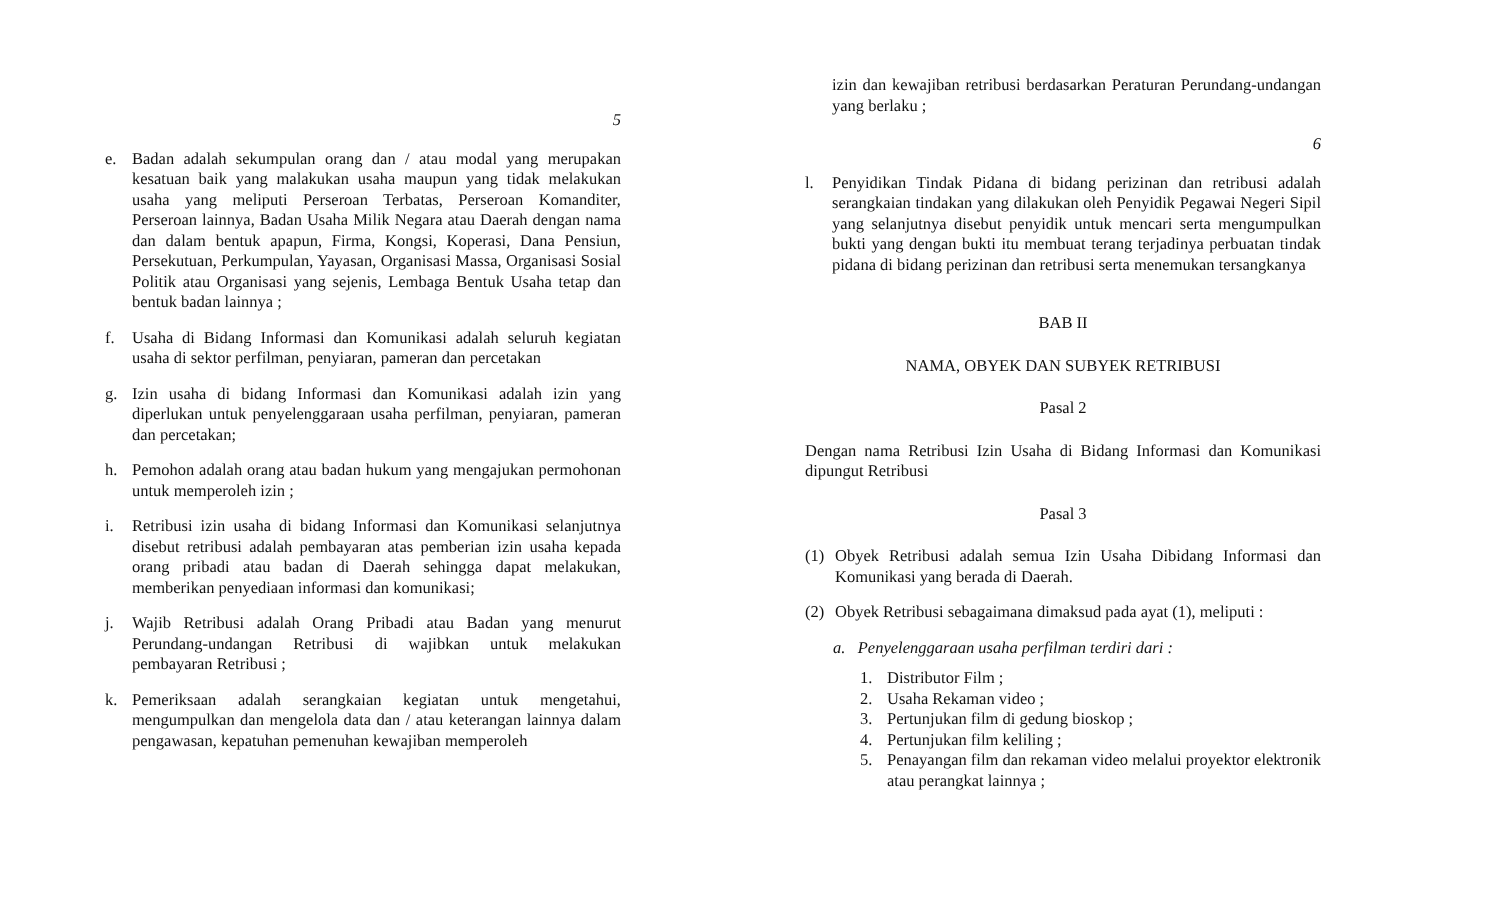5
e. Badan adalah sekumpulan orang dan / atau modal yang merupakan kesatuan baik yang malakukan usaha maupun yang tidak melakukan usaha yang meliputi Perseroan Terbatas, Perseroan Komanditer, Perseroan lainnya, Badan Usaha Milik Negara atau Daerah dengan nama dan dalam bentuk apapun, Firma, Kongsi, Koperasi, Dana Pensiun, Persekutuan, Perkumpulan, Yayasan, Organisasi Massa, Organisasi Sosial Politik atau Organisasi yang sejenis, Lembaga Bentuk Usaha tetap dan bentuk badan lainnya ;
f. Usaha di Bidang Informasi dan Komunikasi adalah seluruh kegiatan usaha di sektor perfilman, penyiaran, pameran dan percetakan
g. Izin usaha di bidang Informasi dan Komunikasi adalah izin yang diperlukan untuk penyelenggaraan usaha perfilman, penyiaran, pameran dan percetakan;
h. Pemohon adalah orang atau badan hukum yang mengajukan permohonan untuk memperoleh izin ;
i. Retribusi izin usaha di bidang Informasi dan Komunikasi selanjutnya disebut retribusi adalah pembayaran atas pemberian izin usaha kepada orang pribadi atau badan di Daerah sehingga dapat melakukan, memberikan penyediaan informasi dan komunikasi;
j. Wajib Retribusi adalah Orang Pribadi atau Badan yang menurut Perundang-undangan Retribusi di wajibkan untuk melakukan pembayaran Retribusi ;
k. Pemeriksaan adalah serangkaian kegiatan untuk mengetahui, mengumpulkan dan mengelola data dan / atau keterangan lainnya dalam pengawasan, kepatuhan pemenuhan kewajiban memperoleh
izin dan kewajiban retribusi berdasarkan Peraturan Perundang-undangan yang berlaku ;
6
l. Penyidikan Tindak Pidana di bidang perizinan dan retribusi adalah serangkaian tindakan yang dilakukan oleh Penyidik Pegawai Negeri Sipil yang selanjutnya disebut penyidik untuk mencari serta mengumpulkan bukti yang dengan bukti itu membuat terang terjadinya perbuatan tindak pidana di bidang perizinan dan retribusi serta menemukan tersangkanya
BAB II
NAMA, OBYEK DAN SUBYEK RETRIBUSI
Pasal 2
Dengan nama Retribusi Izin Usaha di Bidang Informasi dan Komunikasi dipungut Retribusi
Pasal 3
(1) Obyek Retribusi adalah semua Izin Usaha Dibidang Informasi dan Komunikasi yang berada di Daerah.
(2) Obyek Retribusi sebagaimana dimaksud pada ayat (1), meliputi :
a. Penyelenggaraan usaha perfilman terdiri dari :
1. Distributor Film ;
2. Usaha Rekaman video ;
3. Pertunjukan film di gedung bioskop ;
4. Pertunjukan film keliling ;
5. Penayangan film dan rekaman video melalui proyektor elektronik atau perangkat lainnya ;